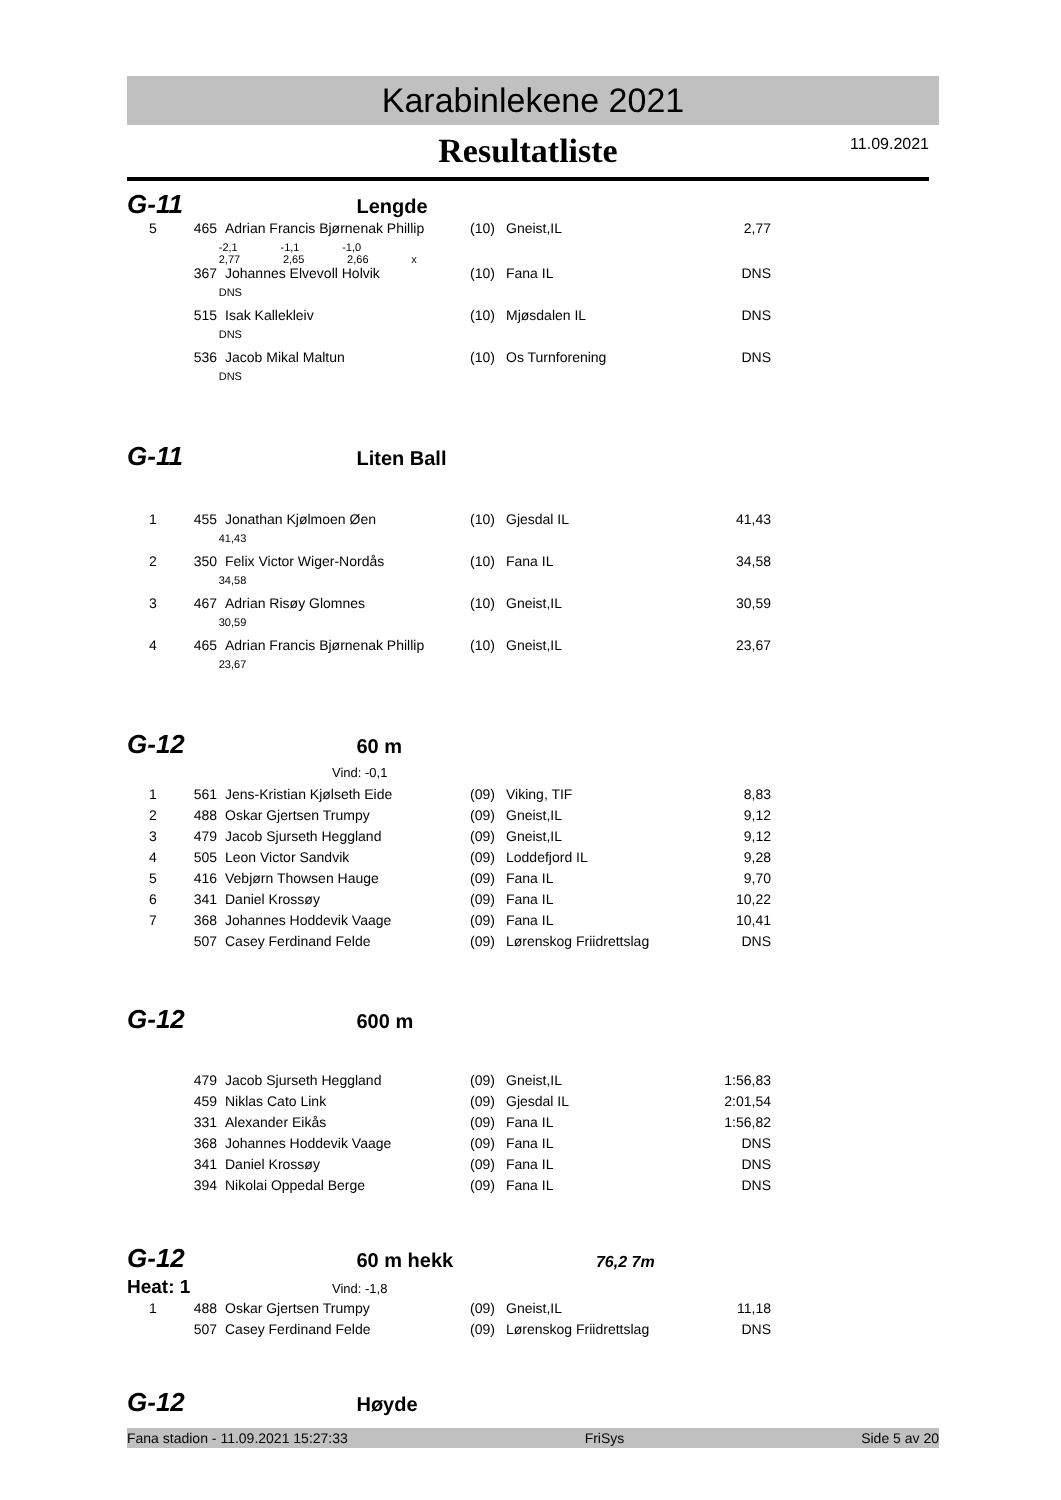Karabinlekene 2021
Resultatliste
11.09.2021
G-11 Lengde
| 5 | 465 | Adrian Francis Bjørnenak Phillip | (10) | Gneist,IL | 2,77 |
| | -2,1 -1,1 -1,0 2,77 2,65 2,66 x | | | | |
| | 367 | Johannes Elvevoll Holvik | (10) | Fana IL | DNS |
| | DNS | | | | |
| | 515 | Isak Kallekleiv | (10) | Mjøsdalen IL | DNS |
| | DNS | | | | |
| | 536 | Jacob Mikal Maltun | (10) | Os Turnforening | DNS |
| | DNS | | | | |
G-11 Liten Ball
| 1 | 455 | Jonathan Kjølmoen Øen | (10) | Gjesdal IL | 41,43 |
| | 41,43 | | | | |
| 2 | 350 | Felix Victor Wiger-Nordås | (10) | Fana IL | 34,58 |
| | 34,58 | | | | |
| 3 | 467 | Adrian Risøy Glomnes | (10) | Gneist,IL | 30,59 |
| | 30,59 | | | | |
| 4 | 465 | Adrian Francis Bjørnenak Phillip | (10) | Gneist,IL | 23,67 |
| | 23,67 | | | | |
G-12 60 m
Vind: -0,1
| 1 | 561 | Jens-Kristian Kjølseth Eide | (09) | Viking, TIF | 8,83 |
| 2 | 488 | Oskar Gjertsen Trumpy | (09) | Gneist,IL | 9,12 |
| 3 | 479 | Jacob Sjurseth Heggland | (09) | Gneist,IL | 9,12 |
| 4 | 505 | Leon Victor Sandvik | (09) | Loddefjord IL | 9,28 |
| 5 | 416 | Vebjørn Thowsen Hauge | (09) | Fana IL | 9,70 |
| 6 | 341 | Daniel Krossøy | (09) | Fana IL | 10,22 |
| 7 | 368 | Johannes Hoddevik Vaage | (09) | Fana IL | 10,41 |
| | 507 | Casey Ferdinand Felde | (09) | Lørenskog Friidrettslag | DNS |
G-12 600 m
| | 479 | Jacob Sjurseth Heggland | (09) | Gneist,IL | 1:56,83 |
| | 459 | Niklas Cato Link | (09) | Gjesdal IL | 2:01,54 |
| | 331 | Alexander Eikås | (09) | Fana IL | 1:56,82 |
| | 368 | Johannes Hoddevik Vaage | (09) | Fana IL | DNS |
| | 341 | Daniel Krossøy | (09) | Fana IL | DNS |
| | 394 | Nikolai Oppedal Berge | (09) | Fana IL | DNS |
G-12 60 m hekk 76,2 7m
Heat: 1 Vind: -1,8
| 1 | 488 | Oskar Gjertsen Trumpy | (09) | Gneist,IL | 11,18 |
| | 507 | Casey Ferdinand Felde | (09) | Lørenskog Friidrettslag | DNS |
G-12 Høyde
Fana stadion - 11.09.2021 15:27:33 FriSys Side 5 av 20